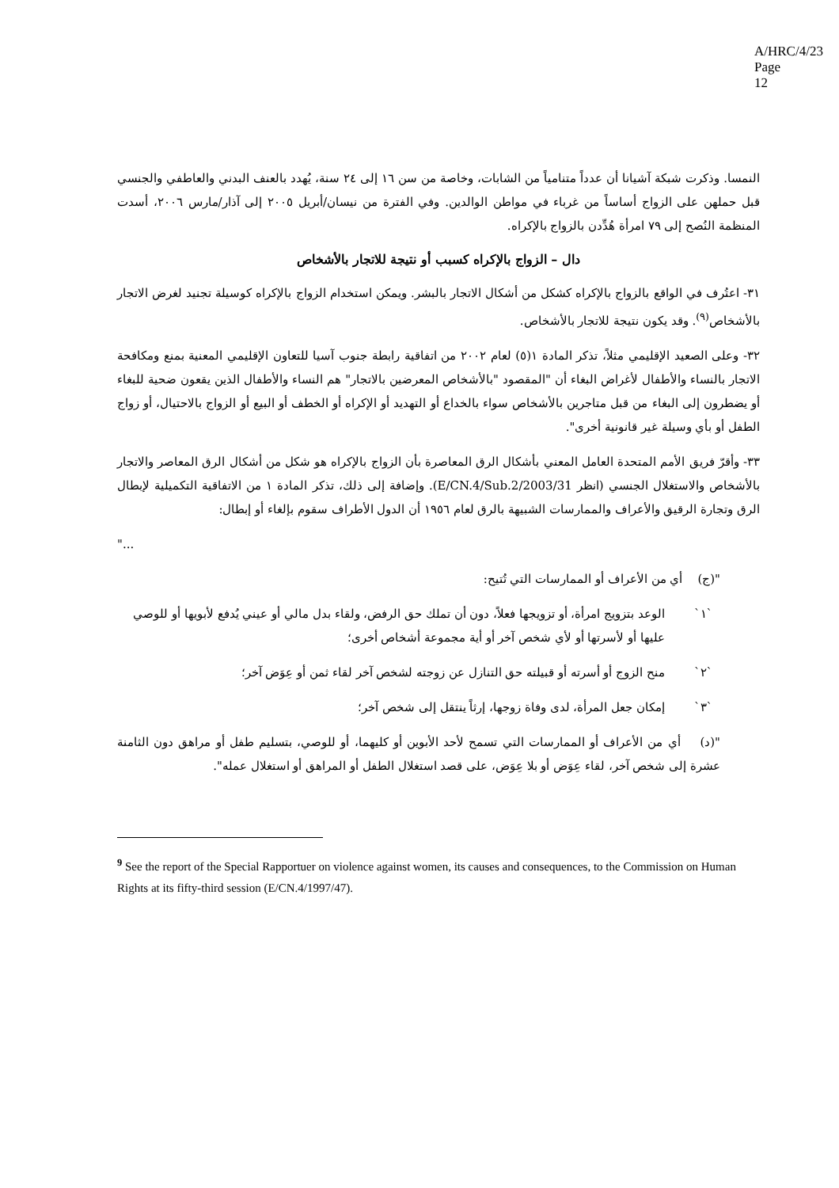A/HRC/4/23
Page 12
النمسا. وذكرت شبكة آشيانا أن عدداً متنامياً من الشابات، وخاصة من سن ١٦ إلى ٢٤ سنة، يُهدد بالعنف البدني والعاطفي والجنسي قبل حملهن على الزواج أساساً من غرباء في مواطن الوالدين. وفي الفترة من نيسان/أبريل ٢٠٠٥ إلى آذار/مارس ٢٠٠٦، أسدت المنظمة النُصح إلى ٧٩ امرأة هُدِّدن بالزواج بالإكراه.
دال – الزواج بالإكراه كسبب أو نتيجة للاتجار بالأشخاص
٣١- اعتُرف في الواقع بالزواج بالإكراه كشكل من أشكال الاتجار بالبشر. ويمكن استخدام الزواج بالإكراه كوسيلة تجنيد لغرض الاتجار بالأشخاص<sup>(٩)</sup>. وقد يكون نتيجة للاتجار بالأشخاص.
٣٢- وعلى الصعيد الإقليمي مثلاً، تذكر المادة ١(٥) لعام ٢٠٠٢ من اتفاقية رابطة جنوب آسيا للتعاون الإقليمي المعنية بمنع ومكافحة الاتجار بالنساء والأطفال لأغراض البغاء أن "المقصود "بالأشخاص المعرضين بالاتجار" هم النساء والأطفال الذين يقعون ضحية للبغاء أو يضطرون إلى البغاء من قبل متاجرين بالأشخاص سواء بالخداع أو التهديد أو الإكراه أو الخطف أو البيع أو الزواج بالاحتيال، أو زواج الطفل أو بأي وسيلة غير قانونية أخرى".
٣٣- وأقرّ فريق الأمم المتحدة العامل المعني بأشكال الرق المعاصرة بأن الزواج بالإكراه هو شكل من أشكال الرق المعاصر والاتجار بالأشخاص والاستغلال الجنسي (انظر E/CN.4/Sub.2/2003/31). وإضافة إلى ذلك، تذكر المادة ١ من الاتفاقية التكميلية لإبطال الرق وتجارة الرقيق والأعراف والممارسات الشبيهة بالرق لعام ١٩٥٦ أن الدول الأطراف سقوم بإلغاء أو إبطال:
"...
"(ج) أي من الأعراف أو الممارسات التي تُتيح:
`١` الوعد بتزويج امرأة، أو تزويجها فعلاً، دون أن تملك حق الرفض، ولقاء بدل مالي أو عيني يُدفع لأبويها أو للوصي عليها أو لأسرتها أو لأي شخص آخر أو أية مجموعة أشخاص أخرى؛
`٢` منح الزوج أو أسرته أو قبيلته حق التنازل عن زوجته لشخص آخر لقاء ثمن أو عِوَض آخر؛
`٣` إمكان جعل المرأة، لدى وفاة زوجها، إرثاً ينتقل إلى شخص آخر؛
"(د) أي من الأعراف أو الممارسات التي تسمح لأحد الأبوين أو كليهما، أو للوصي، بتسليم طفل أو مراهق دون الثامنة عشرة إلى شخص آخر، لقاء عِوَض أو بلا عِوَض، على قصد استغلال الطفل أو المراهق أو استغلال عمله".
<sup>9</sup> See the report of the Special Rapportuer on violence against women, its causes and consequences, to the Commission on Human Rights at its fifty-third session (E/CN.4/1997/47).